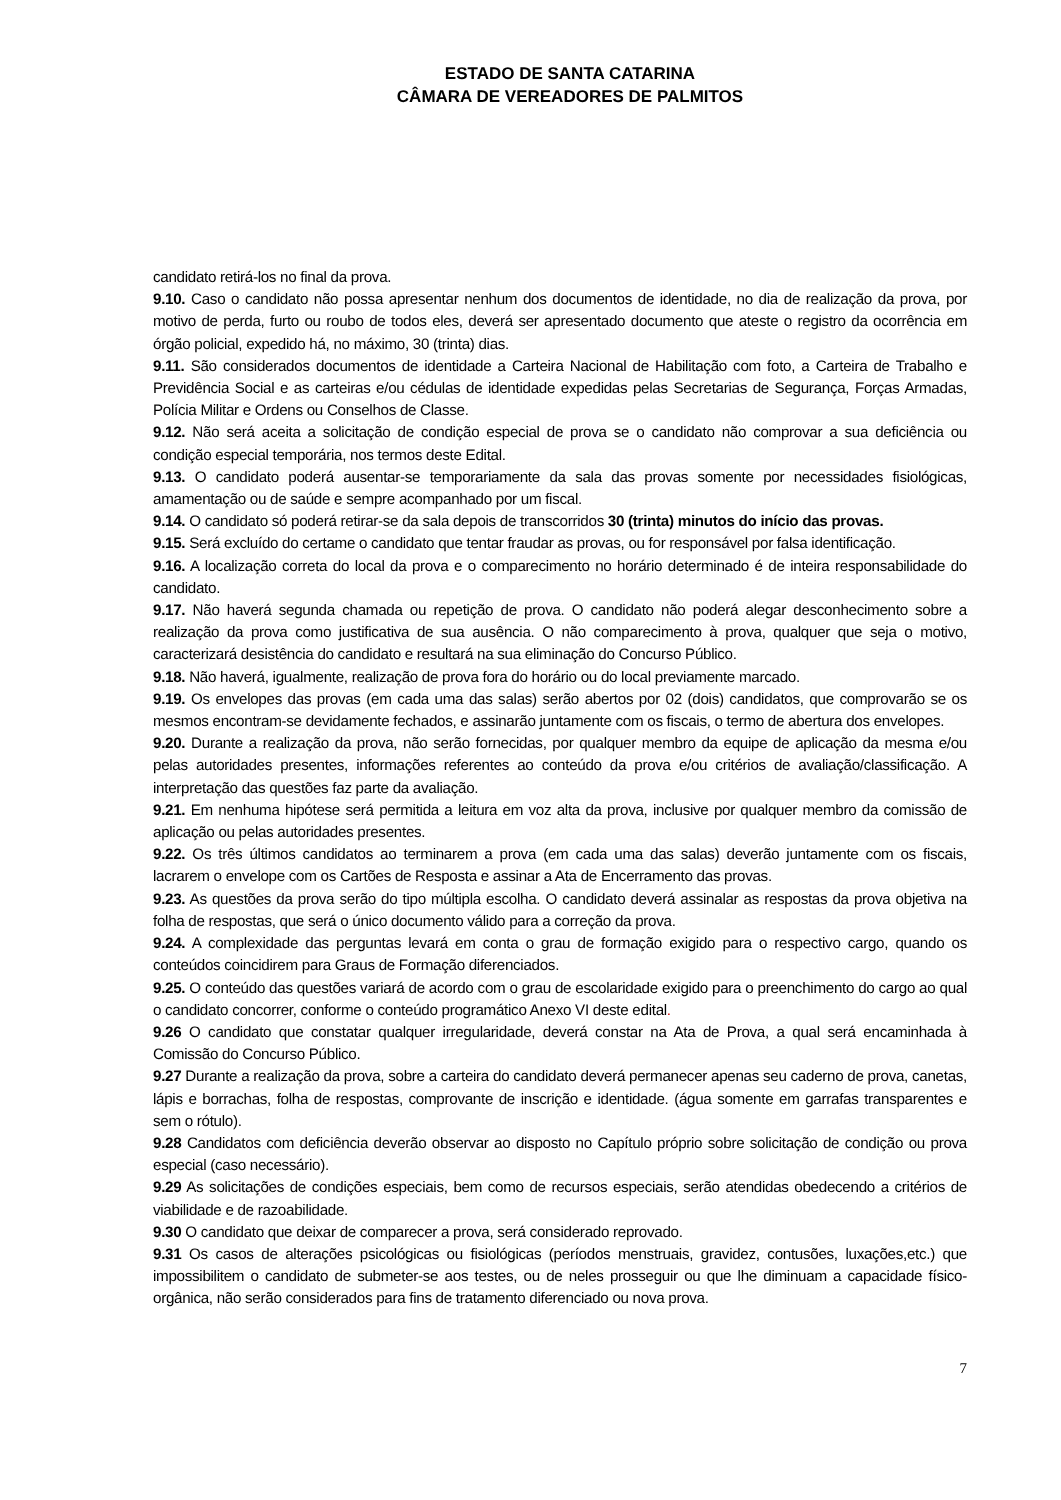ESTADO DE SANTA CATARINA
CÂMARA DE VEREADORES DE PALMITOS
candidato retirá-los no final da prova.
9.10. Caso o candidato não possa apresentar nenhum dos documentos de identidade, no dia de realização da prova, por motivo de perda, furto ou roubo de todos eles, deverá ser apresentado documento que ateste o registro da ocorrência em órgão policial, expedido há, no máximo, 30 (trinta) dias.
9.11. São considerados documentos de identidade a Carteira Nacional de Habilitação com foto, a Carteira de Trabalho e Previdência Social e as carteiras e/ou cédulas de identidade expedidas pelas Secretarias de Segurança, Forças Armadas, Polícia Militar e Ordens ou Conselhos de Classe.
9.12. Não será aceita a solicitação de condição especial de prova se o candidato não comprovar a sua deficiência ou condição especial temporária, nos termos deste Edital.
9.13. O candidato poderá ausentar-se temporariamente da sala das provas somente por necessidades fisiológicas, amamentação ou de saúde e sempre acompanhado por um fiscal.
9.14. O candidato só poderá retirar-se da sala depois de transcorridos 30 (trinta) minutos do início das provas.
9.15. Será excluído do certame o candidato que tentar fraudar as provas, ou for responsável por falsa identificação.
9.16. A localização correta do local da prova e o comparecimento no horário determinado é de inteira responsabilidade do candidato.
9.17. Não haverá segunda chamada ou repetição de prova. O candidato não poderá alegar desconhecimento sobre a realização da prova como justificativa de sua ausência. O não comparecimento à prova, qualquer que seja o motivo, caracterizará desistência do candidato e resultará na sua eliminação do Concurso Público.
9.18. Não haverá, igualmente, realização de prova fora do horário ou do local previamente marcado.
9.19. Os envelopes das provas (em cada uma das salas) serão abertos por 02 (dois) candidatos, que comprovarão se os mesmos encontram-se devidamente fechados, e assinarão juntamente com os fiscais, o termo de abertura dos envelopes.
9.20. Durante a realização da prova, não serão fornecidas, por qualquer membro da equipe de aplicação da mesma e/ou pelas autoridades presentes, informações referentes ao conteúdo da prova e/ou critérios de avaliação/classificação. A interpretação das questões faz parte da avaliação.
9.21. Em nenhuma hipótese será permitida a leitura em voz alta da prova, inclusive por qualquer membro da comissão de aplicação ou pelas autoridades presentes.
9.22. Os três últimos candidatos ao terminarem a prova (em cada uma das salas) deverão juntamente com os fiscais, lacrarem o envelope com os Cartões de Resposta e assinar a Ata de Encerramento das provas.
9.23. As questões da prova serão do tipo múltipla escolha. O candidato deverá assinalar as respostas da prova objetiva na folha de respostas, que será o único documento válido para a correção da prova.
9.24. A complexidade das perguntas levará em conta o grau de formação exigido para o respectivo cargo, quando os conteúdos coincidirem para Graus de Formação diferenciados.
9.25. O conteúdo das questões variará de acordo com o grau de escolaridade exigido para o preenchimento do cargo ao qual o candidato concorrer, conforme o conteúdo programático Anexo VI deste edital.
9.26 O candidato que constatar qualquer irregularidade, deverá constar na Ata de Prova, a qual será encaminhada à Comissão do Concurso Público.
9.27 Durante a realização da prova, sobre a carteira do candidato deverá permanecer apenas seu caderno de prova, canetas, lápis e borrachas, folha de respostas, comprovante de inscrição e identidade. (água somente em garrafas transparentes e sem o rótulo).
9.28 Candidatos com deficiência deverão observar ao disposto no Capítulo próprio sobre solicitação de condição ou prova especial (caso necessário).
9.29 As solicitações de condições especiais, bem como de recursos especiais, serão atendidas obedecendo a critérios de viabilidade e de razoabilidade.
9.30 O candidato que deixar de comparecer a prova, será considerado reprovado.
9.31 Os casos de alterações psicológicas ou fisiológicas (períodos menstruais, gravidez, contusões, luxações,etc.) que impossibilitem o candidato de submeter-se aos testes, ou de neles prosseguir ou que lhe diminuam a capacidade físico-orgânica, não serão considerados para fins de tratamento diferenciado ou nova prova.
7